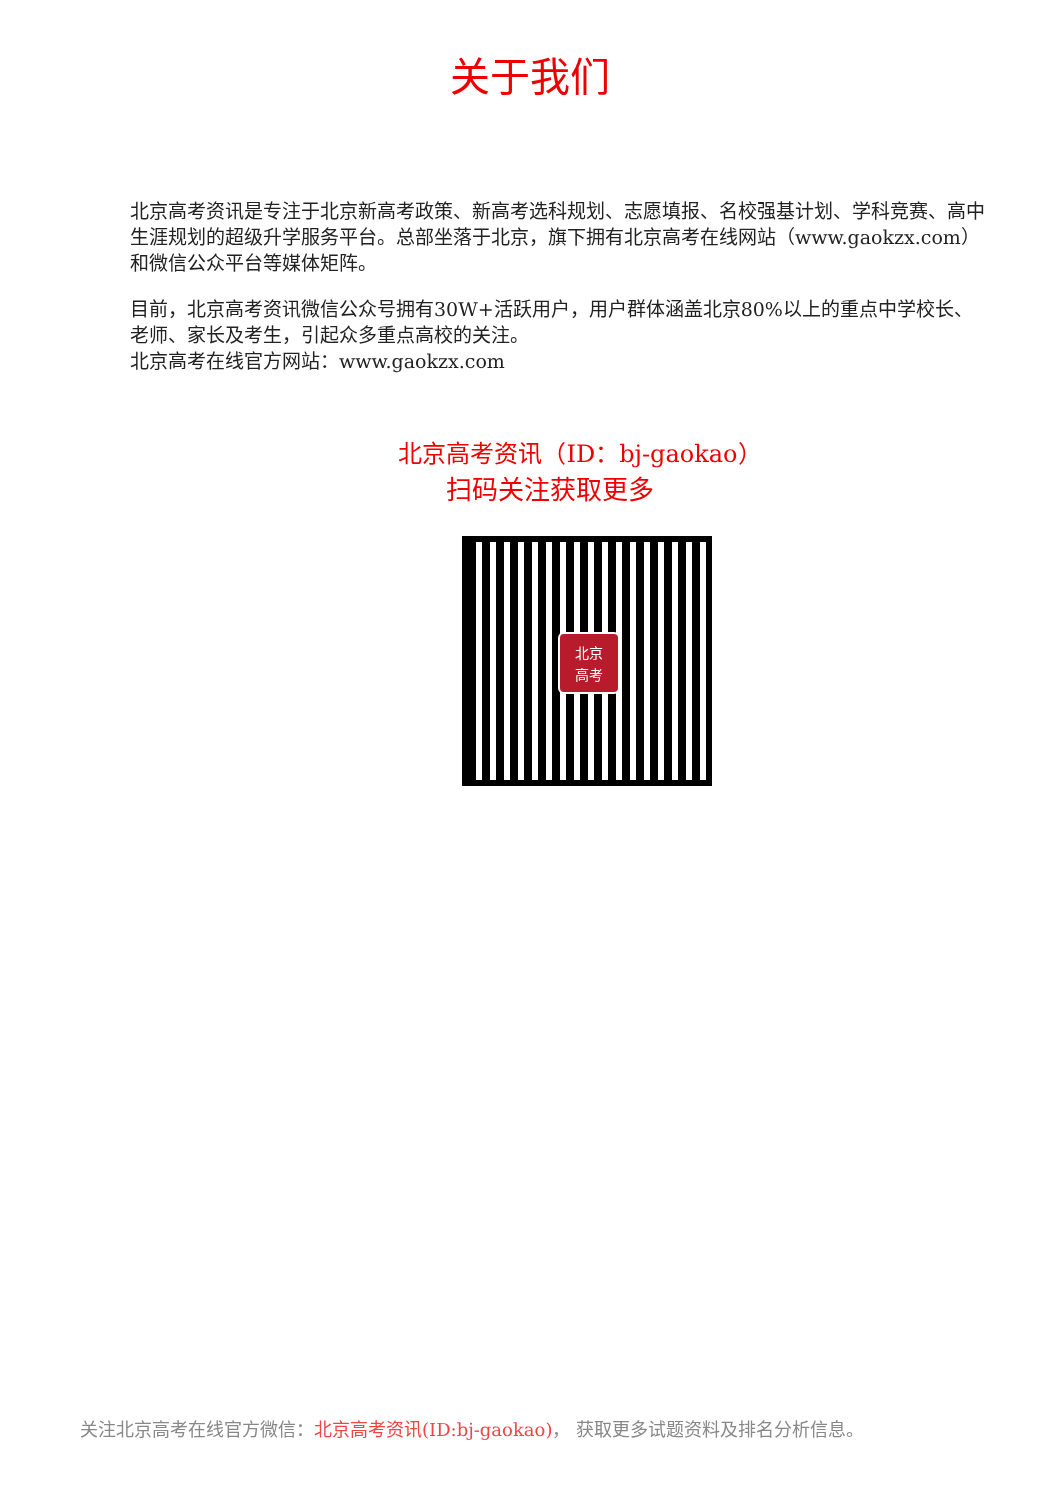关于我们
北京高考资讯是专注于北京新高考政策、新高考选科规划、志愿填报、名校强基计划、学科竞赛、高中生涯规划的超级升学服务平台。总部坐落于北京，旗下拥有北京高考在线网站（www.gaokzx.com）和微信公众平台等媒体矩阵。
目前，北京高考资讯微信公众号拥有30W+活跃用户，用户群体涵盖北京80%以上的重点中学校长、老师、家长及考生，引起众多重点高校的关注。
北京高考在线官方网站：www.gaokzx.com
北京高考资讯（ID：bj-gaokao）
扫码关注获取更多
北京
高考
关注北京高考在线官方微信：北京高考资讯(ID:bj-gaokao)， 获取更多试题资料及排名分析信息。